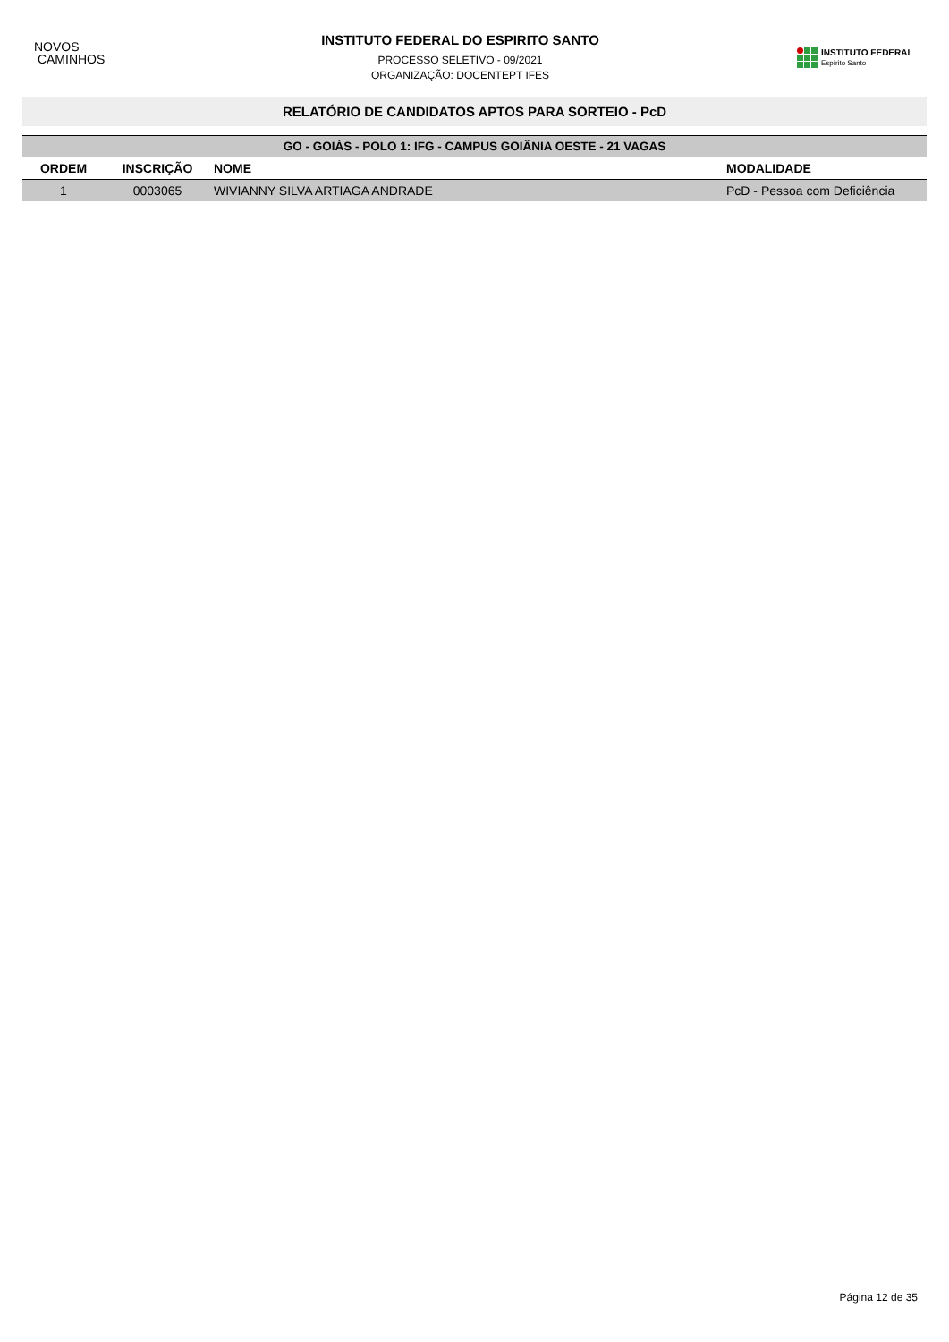NOVOS
CAMINHOS
INSTITUTO FEDERAL DO ESPIRITO SANTO
PROCESSO SELETIVO - 09/2021
ORGANIZAÇÃO: DOCENTEPT IFES
INSTITUTO FEDERAL
Espírito Santo
RELATÓRIO DE CANDIDATOS APTOS PARA SORTEIO - PcD
| GO - GOIÁS - POLO 1: IFG - CAMPUS GOIÂNIA OESTE - 21 VAGAS | | | |
| --- | --- | --- | --- |
| ORDEM | INSCRIÇÃO | NOME | MODALIDADE |
| 1 | 0003065 | WIVIANNY SILVA ARTIAGA ANDRADE | PcD - Pessoa com Deficiência |
Página 12 de 35